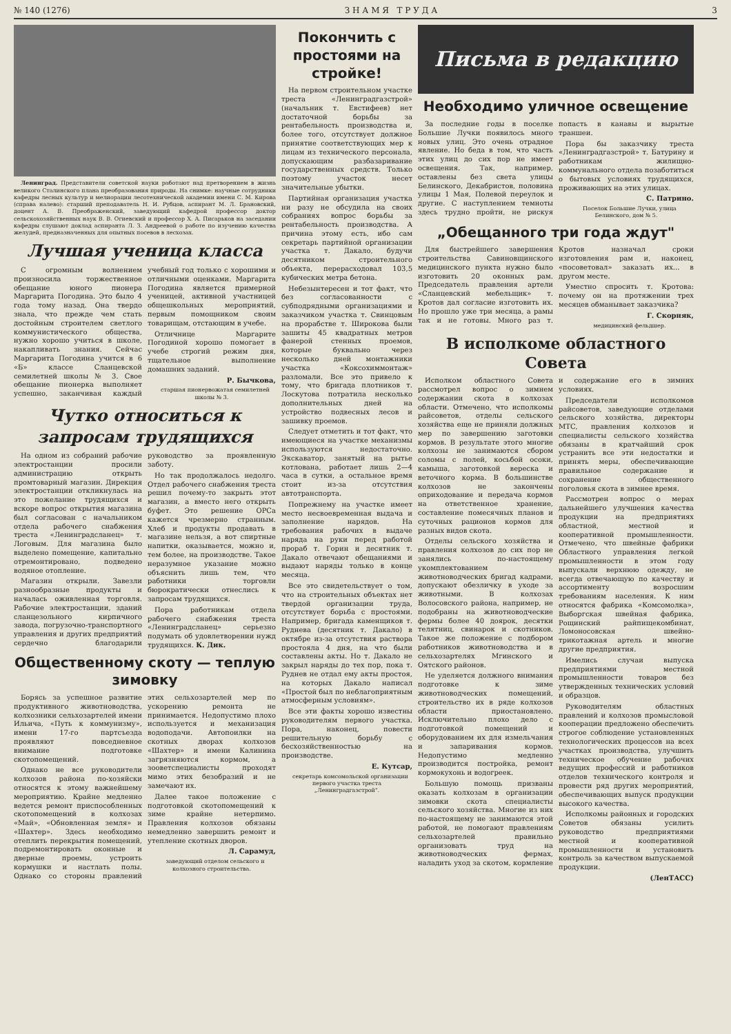№ 140 (1276) З Н А М Я Т Р У Д А 3
Ленинград. Представители советской науки работают над претворением в жизнь великого Сталинского плана преобразования природы. На снимке: научные сотрудники кафедры лесных культур и мелиорации лесотехнической академии имени С. М. Кирова (справа налево): старший преподаватель Н. И. Рубцов, аспирант М. Л. Брановский, доцент А. В. Преображенский, заведующий кафедрой профессор доктор сельскохозяйственных наук В. В. Огиевский и профессор Х. А. Писарьков на заседании кафедры слушают доклад аспиранта Л. З. Андреевой о работе по изучению качества желудей, предназначенных для опытных посевов в лесхозах.
Лучшая ученица класса
С огромным волнением произносила торжественное обещание юного пионера Маргарита Погодина. Это было 4 года тому назад. Она твердо знала, что прежде чем стать достойным строителем светлого коммунистического общества, нужно хорошо учиться в школе, накапливать знания. Сейчас Маргарита Погодина учится в 6 «Б» классе Сланцевской семилетней школы № 3. Свое обещание пионерка выполняет успешно, заканчивая каждый учебный год только с хорошими и отличными оценками. Маргарита Погодина является примерной ученицей, активной участницей общешкольных мероприятий, первым помощником своим товарищам, отстающим в учебе.
Отличнице Маргарите Погодиной хорошо помогает в учебе строгий режим дня, тщательное выполнение домашних заданий.
Р. Бычкова,
старшая пионервожатая семилетней школы № 3.
Чутко относиться к запросам трудящихся
На одном из собраний рабочие электростанции просили администрацию открыть промтоварный магазин. Дирекция электростанции откликнулась на это пожелание трудящихся и вскоре вопрос открытия магазина был согласован с начальником отдела рабочего снабжения треста «Ленинградсланец» т. Логовым. Для магазина было выделено помещение, капитально отремонтировано, подведено водяное отопление.
Магазин открыли. Завезли разнообразные продукты и началась оживленная торговля. Рабочие электростанции, зданий сланцезольного кирпичного завода, погрузочно-транспортного управления и других предприятий сердечно благодарили руководство за проявленную заботу.
Но так продолжалось недолго. Отдел рабочего снабжения треста решил почему-то закрыть этот магазин, а вместо него открыть буфет. Это решение ОРСа кажется чрезмерно странным. Хлеб и продукты продавать в магазине нельзя, а вот спиртные напитки, оказывается, можно и, тем более, на производстве. Такое неразумное указание можно объяснить лишь тем, что работники торговли бюрократически отнеслись к запросам трудящихся.
Пора работникам отдела рабочего снабжения треста «Ленинградсланец» серьезно подумать об удовлетворении нужд трудящихся. К. Дик.
Общественному скоту — теплую зимовку
Борясь за успешное развитие продуктивного животноводства, колхозники сельхозартелей имени Ильича, «Путь к коммунизму», имени 17-го партсъезда проявляют повседневное внимание подготовке скотопомещений.
Однако не все руководители колхозов района по-хозяйски относятся к этому важнейшему мероприятию. Крайне медленно ведется ремонт приспособленных скотопомещений в колхозах «Май», «Обновленная земля» и «Шахтер». Здесь необходимо отеплить перекрытия помещений, подремонтировать оконные и дверные проемы, устроить кормушки и настлать полы. Однако со стороны правлений этих сельхозартелей мер по ускорению ремонта не принимается. Недопустимо плохо используется и механизация водоподачи. Автопоилки на скотных дворах колхозов «Шахтер» и имени Калинина загрязняются кормом, а зооветспециалисты проходят мимо этих безобразий и не замечают их.
Далее такое положение с подготовкой скотопомещений к зиме крайне нетерпимо. Правления колхозов обязаны немедленно завершить ремонт и утепление скотных дворов.
Л. Сарамуд,
заведующий отделом сельского и колхозного строительства.
Покончить с простоями на стройке!
На первом строительном участке треста «Ленинградгазстрой» (начальник т. Евстифеев) нет достаточной борьбы за рентабельность производства и, более того, отсутствует должное принятие соответствующих мер к лицам из технического персонала, допускающим разбазаривание государственных средств. Только поэтому участок несет значительные убытки.
Партийная организация участка ни разу не обсудила на своих собраниях вопрос борьбы за рентабельность производства. А причина этому есть, ибо сам секретарь партийной организации участка т. Дакало, будучи десятником строительного объекта, перерасходовал 103,5 кубических метра бетона.
Небезынтересен и тот факт, что без согласованности с субподрядными организациями и заказчиком участка т. Свинцовым на прорабстве т. Широкова были зашиты 45 квадратных метров фанерой стенных проемов, которые буквально через несколько дней монтажники участка «Коксохиммонтаж» разломали. Все это привело к тому, что бригада плотников т. Лоскутова потратила несколько дополнительных дней на устройство подвесных лесов и зашивку проемов.
Следует отметить и тот факт, что имеющиеся на участке механизмы используются недостаточно. Экскаватор, занятый на рытье котлована, работает лишь 2—4 часа в сутки, а остальное время стоит из-за отсутствия автотранспорта.
Попрежнему на участке имеет место несвоевременная выдача и заполнение нарядов. На требования рабочих в выдаче наряда на руки перед работой прораб т. Горин и десятник т. Дакало отвечают обещаниями и выдают наряды только в конце месяца.
Все это свидетельствует о том, что на строительных объектах нет твердой организации труда, отсутствует борьба с простоями. Например, бригада каменщиков т. Руднева (десятник т. Дакало) в октябре из-за отсутствия раствора простояла 4 дня, на что были составлены акты. Но т. Дакало не закрыл наряды до тех пор, пока т. Руднев не отдал ему акты простоя, на которых Дакало написал «Простой был по неблагоприятным атмосферным условиям».
Все эти факты хорошо известны руководителям первого участка. Пора, наконец, повести решительную борьбу с бесхозяйственностью на производстве.
Е. Кутсар,
секретарь комсомольской организации первого участка треста „Ленинградгазстрой".
Письма в редакцию
Необходимо уличное освещение
За последние годы в поселке Большие Лучки появилось много новых улиц. Это очень отрадное явление. Но беда в том, что часть этих улиц до сих пор не имеет освещения. Так, например, оставлены без света улицы Белинского, Декабристов, половина улицы 1 Мая, Полевой переулок и другие. С наступлением темноты здесь трудно пройти, не рискуя попасть в канавы и вырытые траншеи.
Пора бы заказчику треста «Ленинградгазстрой» т. Батурину и работникам жилищно-коммунального отдела позаботиться о бытовых условиях трудящихся, проживающих на этих улицах.
С. Патрино.
Поселок Большие Лучки, улица Белинского, дом № 5.
„Обещанного три года ждут"
Для быстрейшего завершения строительства Савиновщинского медицинского пункта нужно было изготовить 20 оконных рам. Председатель правления артели «Сланцевский мебельщик» т. Кротов дал согласие изготовить их. Но прошло уже три месяца, а рамы так и не готовы. Много раз т. Кротов назначал сроки изготовления рам и, наконец, «посоветовал» заказать их... в другом месте.
Уместно спросить т. Кротова: почему он на протяжении трех месяцев обманывает заказчика?
Г. Скорняк,
медицинский фельдшер.
В исполкоме областного Совета
Исполком областного Совета рассмотрел вопрос о зимнем содержании скота в колхозах области. Отмечено, что исполкомы райсоветов, отделы сельского хозяйства еще не приняли должных мер по завершению заготовки кормов. В результате этого многие колхозы не занимаются сбором соломы с полей, косьбой осоки, камыша, заготовкой вереска и веточного корма. В большинстве колхозов не закончены оприходование и передача кормов на ответственное хранение, составление помесячных планов и суточных рационов кормов для разных видов скота.
Отделы сельского хозяйства и правления колхозов до сих пор не занялись по-настоящему укомплектованием животноводческих бригад кадрами, допускают обезличку в уходе за животными. В колхозах Волосовского района, например, не подобраны на животноводческие фермы более 40 доярок, десятки телятниц, свинарок и скотников. Такое же положение с подбором работников животноводства и в сельхозартелях Мгинского и Оятского районов.
Не уделяется должного внимания подготовке к зиме животноводческих помещений, строительство их в ряде колхозов области приостановлено. Исключительно плохо дело с подготовкой помещений и оборудованием их для измельчания и запаривания кормов. Недопустимо медленно производится постройка, ремонт кормокухонь и водогреек.
Большую помощь призваны оказать колхозам в организации зимовки скота специалисты сельского хозяйства. Многие из них по-настоящему не занимаются этой работой, не помогают правлениям сельхозартелей правильно организовать труд на животноводческих фермах, наладить уход за скотом, кормление и содержание его в зимних условиях.
Председатели исполкомов райсоветов, заведующие отделами сельского хозяйства, директоры МТС, правления колхозов и специалисты сельского хозяйства обязаны в кратчайший срок устранить все эти недостатки и принять меры, обеспечивающие правильное содержание и сохранение общественного поголовья скота в зимнее время.
Рассмотрен вопрос о мерах дальнейшего улучшения качества продукции на предприятиях областной, местной и кооперативной промышленности. Отмечено, что швейные фабрики Областного управления легкой промышленности в этом году выпускали верхнюю одежду, не всегда отвечающую по качеству и ассортименту возросшим требованиям населения. К ним относятся фабрика «Комсомолка», Выборгская швейная фабрика, Рощинский райпищекомбинат, Ломоносовская швейно-трикотажная артель и многие другие предприятия.
Имелись случаи выпуска предприятиями местной промышленности товаров без утвержденных технических условий и образцов.
Руководителям областных правлений и колхозов промысловой кооперации предложено обеспечить строгое соблюдение установленных технологических процессов на всех участках производства, улучшить техническое обучение рабочих ведущих профессий и работников отделов технического контроля и провести ряд других мероприятий, обеспечивающих выпуск продукции высокого качества.
Исполкомы районных и городских Советов обязаны усилить руководство предприятиями местной и кооперативной промышленности и установить контроль за качеством выпускаемой продукции.
(ЛенТАСС)